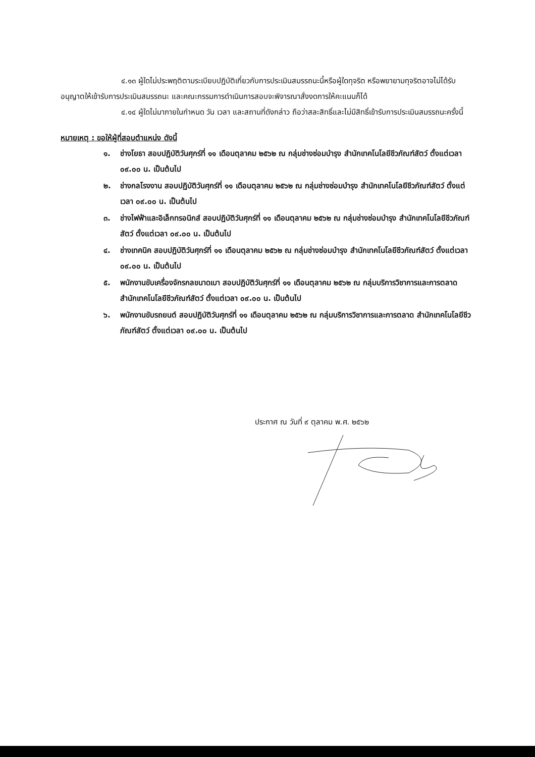๔.๑๓ ผู้ใดไม่ประพฤติตามระเบียบปฏิบัติเกี่ยวกับการประเมินสมรรถนะนี้หรือผู้ใดทุจริต หรือพยายามทุจริตอาจไม่ได้รับอนุญาตให้เข้ารับการประเมินสมรรถนะ และคณะกรรมการดำเนินการสอบจะพิจารณาสั่งงดการให้คะแนนก็ได้
๔.๑๔ ผู้ใดไม่มาภายในกำหนด วัน เวลา และสถานที่ดังกล่าว ถือว่าสละสิทธิ์และไม่มีสิทธิ์เข้ารับการประเมินสมรรถนะครั้งนี้
หมายเหตุ : ขอให้ผู้ที่สอบตำแหน่ง ดังนี้
๑. ช่างโยธา สอบปฏิบัติวันศุกร์ที่ ๑๑ เดือนตุลาคม ๒๕๖๒ ณ กลุ่มช่างซ่อมบำรุง สำนักเทคโนโลยีชีวภัณฑ์สัตว์ ตั้งแต่เวลา ๐๙.๐๐ น. เป็นต้นไป
๒. ช่างกลโรงงาน สอบปฏิบัติวันศุกร์ที่ ๑๑ เดือนตุลาคม ๒๕๖๒ ณ กลุ่มช่างซ่อมบำรุง สำนักเทคโนโลยีชีวภัณฑ์สัตว์ ตั้งแต่เวลา ๐๙.๐๐ น. เป็นต้นไป
๓. ช่างไฟฟ้าและอิเล็กทรอนิกส์ สอบปฏิบัติวันศุกร์ที่ ๑๑ เดือนตุลาคม ๒๕๖๒ ณ กลุ่มช่างซ่อมบำรุง สำนักเทคโนโลยีชีวภัณฑ์สัตว์ ตั้งแต่เวลา ๐๙.๐๐ น. เป็นต้นไป
๔. ช่างเทคนิค สอบปฏิบัติวันศุกร์ที่ ๑๑ เดือนตุลาคม ๒๕๖๒ ณ กลุ่มช่างซ่อมบำรุง สำนักเทคโนโลยีชีวภัณฑ์สัตว์ ตั้งแต่เวลา ๐๙.๐๐ น. เป็นต้นไป
๕. พนักงานขับเครื่องจักรกลขนาดเบา สอบปฏิบัติวันศุกร์ที่ ๑๑ เดือนตุลาคม ๒๕๖๒ ณ กลุ่มบริการวิชาการและการตลาด สำนักเทคโนโลยีชีวภัณฑ์สัตว์ ตั้งแต่เวลา ๐๙.๐๐ น. เป็นต้นไป
๖. พนักงานขับรถยนต์ สอบปฏิบัติวันศุกร์ที่ ๑๑ เดือนตุลาคม ๒๕๖๒ ณ กลุ่มบริการวิชาการและการตลาด สำนักเทคโนโลยีชีวภัณฑ์สัตว์ ตั้งแต่เวลา ๐๙.๐๐ น. เป็นต้นไป
ประกาศ ณ วันที่ ๙ ตุลาคม พ.ศ. ๒๕๖๒